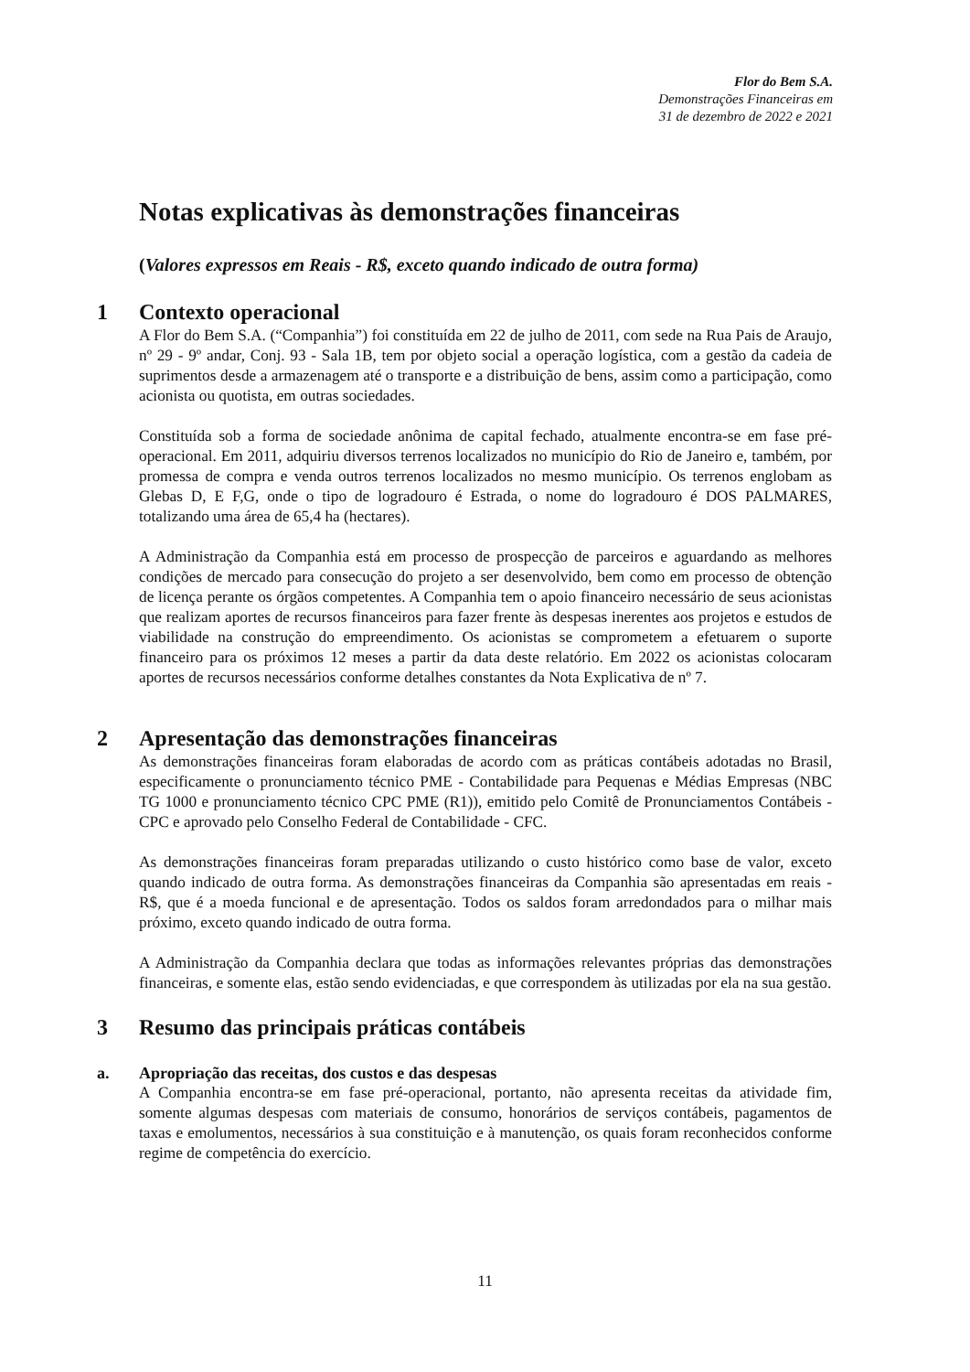Flor do Bem S.A.
Demonstrações Financeiras em
31 de dezembro de 2022 e 2021
Notas explicativas às demonstrações financeiras
(Valores expressos em Reais - R$, exceto quando indicado de outra forma)
1 Contexto operacional
A Flor do Bem S.A. (“Companhia”) foi constituída em 22 de julho de 2011, com sede na Rua Pais de Araujo, nº 29 - 9º andar, Conj. 93 - Sala 1B, tem por objeto social a operação logística, com a gestão da cadeia de suprimentos desde a armazenagem até o transporte e a distribuição de bens, assim como a participação, como acionista ou quotista, em outras sociedades.
Constituída sob a forma de sociedade anônima de capital fechado, atualmente encontra-se em fase pré-operacional. Em 2011, adquiriu diversos terrenos localizados no município do Rio de Janeiro e, também, por promessa de compra e venda outros terrenos localizados no mesmo município. Os terrenos englobam as Glebas D, E F,G, onde o tipo de logradouro é Estrada, o nome do logradouro é DOS PALMARES, totalizando uma área de 65,4 ha (hectares).
A Administração da Companhia está em processo de prospecção de parceiros e aguardando as melhores condições de mercado para consecução do projeto a ser desenvolvido, bem como em processo de obtenção de licença perante os órgãos competentes. A Companhia tem o apoio financeiro necessário de seus acionistas que realizam aportes de recursos financeiros para fazer frente às despesas inerentes aos projetos e estudos de viabilidade na construção do empreendimento. Os acionistas se comprometem a efetuarem o suporte financeiro para os próximos 12 meses a partir da data deste relatório. Em 2022 os acionistas colocaram aportes de recursos necessários conforme detalhes constantes da Nota Explicativa de nº 7.
2 Apresentação das demonstrações financeiras
As demonstrações financeiras foram elaboradas de acordo com as práticas contábeis adotadas no Brasil, especificamente o pronunciamento técnico PME - Contabilidade para Pequenas e Médias Empresas (NBC TG 1000 e pronunciamento técnico CPC PME (R1)), emitido pelo Comitê de Pronunciamentos Contábeis - CPC e aprovado pelo Conselho Federal de Contabilidade - CFC.
As demonstrações financeiras foram preparadas utilizando o custo histórico como base de valor, exceto quando indicado de outra forma. As demonstrações financeiras da Companhia são apresentadas em reais - R$, que é a moeda funcional e de apresentação. Todos os saldos foram arredondados para o milhar mais próximo, exceto quando indicado de outra forma.
A Administração da Companhia declara que todas as informações relevantes próprias das demonstrações financeiras, e somente elas, estão sendo evidenciadas, e que correspondem às utilizadas por ela na sua gestão.
3 Resumo das principais práticas contábeis
a. Apropriação das receitas, dos custos e das despesas
A Companhia encontra-se em fase pré-operacional, portanto, não apresenta receitas da atividade fim, somente algumas despesas com materiais de consumo, honorários de serviços contábeis, pagamentos de taxas e emolumentos, necessários à sua constituição e à manutenção, os quais foram reconhecidos conforme regime de competência do exercício.
11